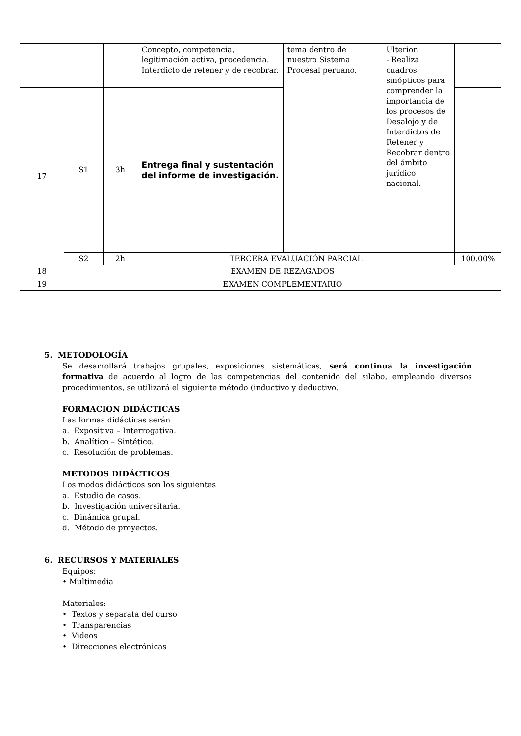| | | | Concepto, competencia, legitimación activa, procedencia. Interdicto de retener y de recobrar. | tema dentro de nuestro Sistema Procesal peruano. | Ulterior. - Realiza cuadros sinópticos para comprender la importancia de los procesos de Desalojo y de Interdictos de Retener y Recobrar dentro del ámbito jurídico nacional. | |
| 17 | S1 | 3h | Entrega final y sustentación del informe de investigación. | | | |
| | S2 | 2h | TERCERA EVALUACIÓN PARCIAL | | | 100.00% |
| 18 | EXAMEN DE REZAGADOS | | | | | |
| 19 | EXAMEN COMPLEMENTARIO | | | | | |
5. METODOLOGÍA
Se desarrollará trabajos grupales, exposiciones sistemáticas, será continua la investigación formativa de acuerdo al logro de las competencias del contenido del silabo, empleando diversos procedimientos, se utilizará el siguiente método (inductivo y deductivo.
FORMACION DIDÁCTICAS
Las formas didácticas serán
a. Expositiva – Interrogativa.
b. Analítico – Sintético.
c. Resolución de problemas.
METODOS DIDÁCTICOS
Los modos didácticos son los siguientes
a. Estudio de casos.
b. Investigación universitaria.
c. Dinámica grupal.
d. Método de proyectos.
6. RECURSOS Y MATERIALES
Equipos:
• Multimedia
Materiales:
• Textos y separata del curso
• Transparencias
• Videos
• Direcciones electrónicas